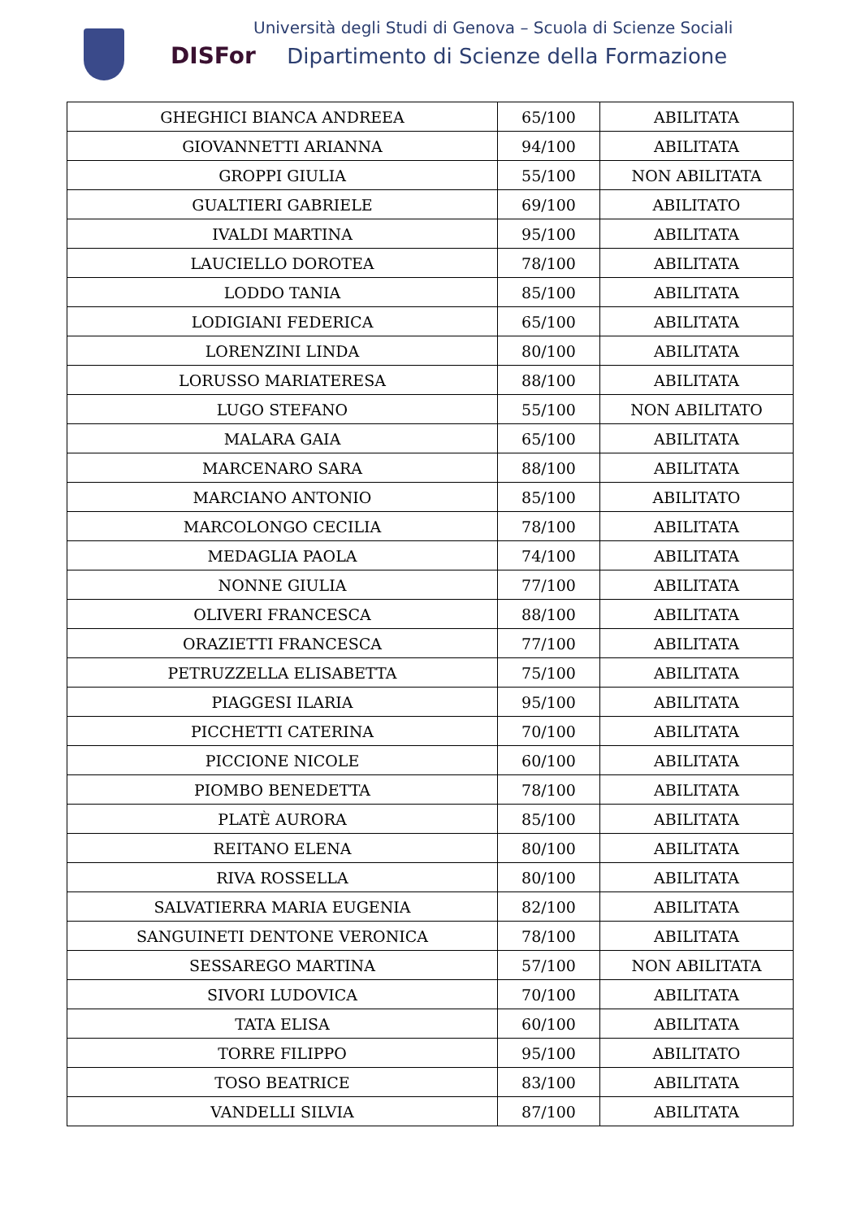Università degli Studi di Genova – Scuola di Scienze Sociali
DISFor Dipartimento di Scienze della Formazione
| GHEGHICI BIANCA ANDREEA | 65/100 | ABILITATA |
| GIOVANNETTI ARIANNA | 94/100 | ABILITATA |
| GROPPI GIULIA | 55/100 | NON ABILITATA |
| GUALTIERI GABRIELE | 69/100 | ABILITATO |
| IVALDI MARTINA | 95/100 | ABILITATA |
| LAUCIELLO DOROTEA | 78/100 | ABILITATA |
| LODDO TANIA | 85/100 | ABILITATA |
| LODIGIANI FEDERICA | 65/100 | ABILITATA |
| LORENZINI LINDA | 80/100 | ABILITATA |
| LORUSSO MARIATERESA | 88/100 | ABILITATA |
| LUGO STEFANO | 55/100 | NON ABILITATO |
| MALARA GAIA | 65/100 | ABILITATA |
| MARCENARO SARA | 88/100 | ABILITATA |
| MARCIANO ANTONIO | 85/100 | ABILITATO |
| MARCOLONGO CECILIA | 78/100 | ABILITATA |
| MEDAGLIA PAOLA | 74/100 | ABILITATA |
| NONNE GIULIA | 77/100 | ABILITATA |
| OLIVERI FRANCESCA | 88/100 | ABILITATA |
| ORAZIETTI FRANCESCA | 77/100 | ABILITATA |
| PETRUZZELLA ELISABETTA | 75/100 | ABILITATA |
| PIAGGESI ILARIA | 95/100 | ABILITATA |
| PICCHETTI CATERINA | 70/100 | ABILITATA |
| PICCIONE NICOLE | 60/100 | ABILITATA |
| PIOMBO BENEDETTA | 78/100 | ABILITATA |
| PLATÈ AURORA | 85/100 | ABILITATA |
| REITANO ELENA | 80/100 | ABILITATA |
| RIVA ROSSELLA | 80/100 | ABILITATA |
| SALVATIERRA MARIA EUGENIA | 82/100 | ABILITATA |
| SANGUINETI DENTONE VERONICA | 78/100 | ABILITATA |
| SESSAREGO MARTINA | 57/100 | NON ABILITATA |
| SIVORI LUDOVICA | 70/100 | ABILITATA |
| TATA ELISA | 60/100 | ABILITATA |
| TORRE FILIPPO | 95/100 | ABILITATO |
| TOSO BEATRICE | 83/100 | ABILITATA |
| VANDELLI SILVIA | 87/100 | ABILITATA |